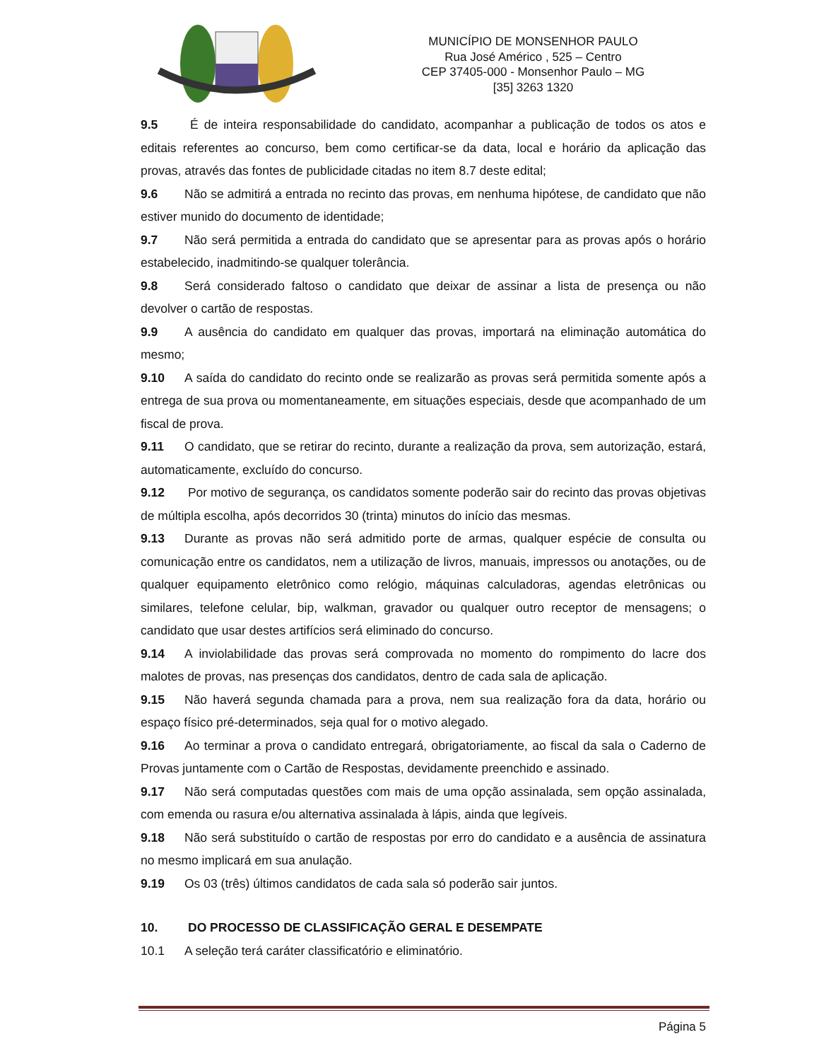MUNICÍPIO DE MONSENHOR PAULO
Rua José Américo , 525 – Centro
CEP 37405-000 - Monsenhor Paulo – MG
[35] 3263 1320
9.5 É de inteira responsabilidade do candidato, acompanhar a publicação de todos os atos e editais referentes ao concurso, bem como certificar-se da data, local e horário da aplicação das provas, através das fontes de publicidade citadas no item 8.7 deste edital;
9.6 Não se admitirá a entrada no recinto das provas, em nenhuma hipótese, de candidato que não estiver munido do documento de identidade;
9.7 Não será permitida a entrada do candidato que se apresentar para as provas após o horário estabelecido, inadmitindo-se qualquer tolerância.
9.8 Será considerado faltoso o candidato que deixar de assinar a lista de presença ou não devolver o cartão de respostas.
9.9 A ausência do candidato em qualquer das provas, importará na eliminação automática do mesmo;
9.10 A saída do candidato do recinto onde se realizarão as provas será permitida somente após a entrega de sua prova ou momentaneamente, em situações especiais, desde que acompanhado de um fiscal de prova.
9.11 O candidato, que se retirar do recinto, durante a realização da prova, sem autorização, estará, automaticamente, excluído do concurso.
9.12 Por motivo de segurança, os candidatos somente poderão sair do recinto das provas objetivas de múltipla escolha, após decorridos 30 (trinta) minutos do início das mesmas.
9.13 Durante as provas não será admitido porte de armas, qualquer espécie de consulta ou comunicação entre os candidatos, nem a utilização de livros, manuais, impressos ou anotações, ou de qualquer equipamento eletrônico como relógio, máquinas calculadoras, agendas eletrônicas ou similares, telefone celular, bip, walkman, gravador ou qualquer outro receptor de mensagens; o candidato que usar destes artifícios será eliminado do concurso.
9.14 A inviolabilidade das provas será comprovada no momento do rompimento do lacre dos malotes de provas, nas presenças dos candidatos, dentro de cada sala de aplicação.
9.15 Não haverá segunda chamada para a prova, nem sua realização fora da data, horário ou espaço físico pré-determinados, seja qual for o motivo alegado.
9.16 Ao terminar a prova o candidato entregará, obrigatoriamente, ao fiscal da sala o Caderno de Provas juntamente com o Cartão de Respostas, devidamente preenchido e assinado.
9.17 Não será computadas questões com mais de uma opção assinalada, sem opção assinalada, com emenda ou rasura e/ou alternativa assinalada à lápis, ainda que legíveis.
9.18 Não será substituído o cartão de respostas por erro do candidato e a ausência de assinatura no mesmo implicará em sua anulação.
9.19 Os 03 (três) últimos candidatos de cada sala só poderão sair juntos.
10. DO PROCESSO DE CLASSIFICAÇÃO GERAL E DESEMPATE
10.1 A seleção terá caráter classificatório e eliminatório.
Página 5